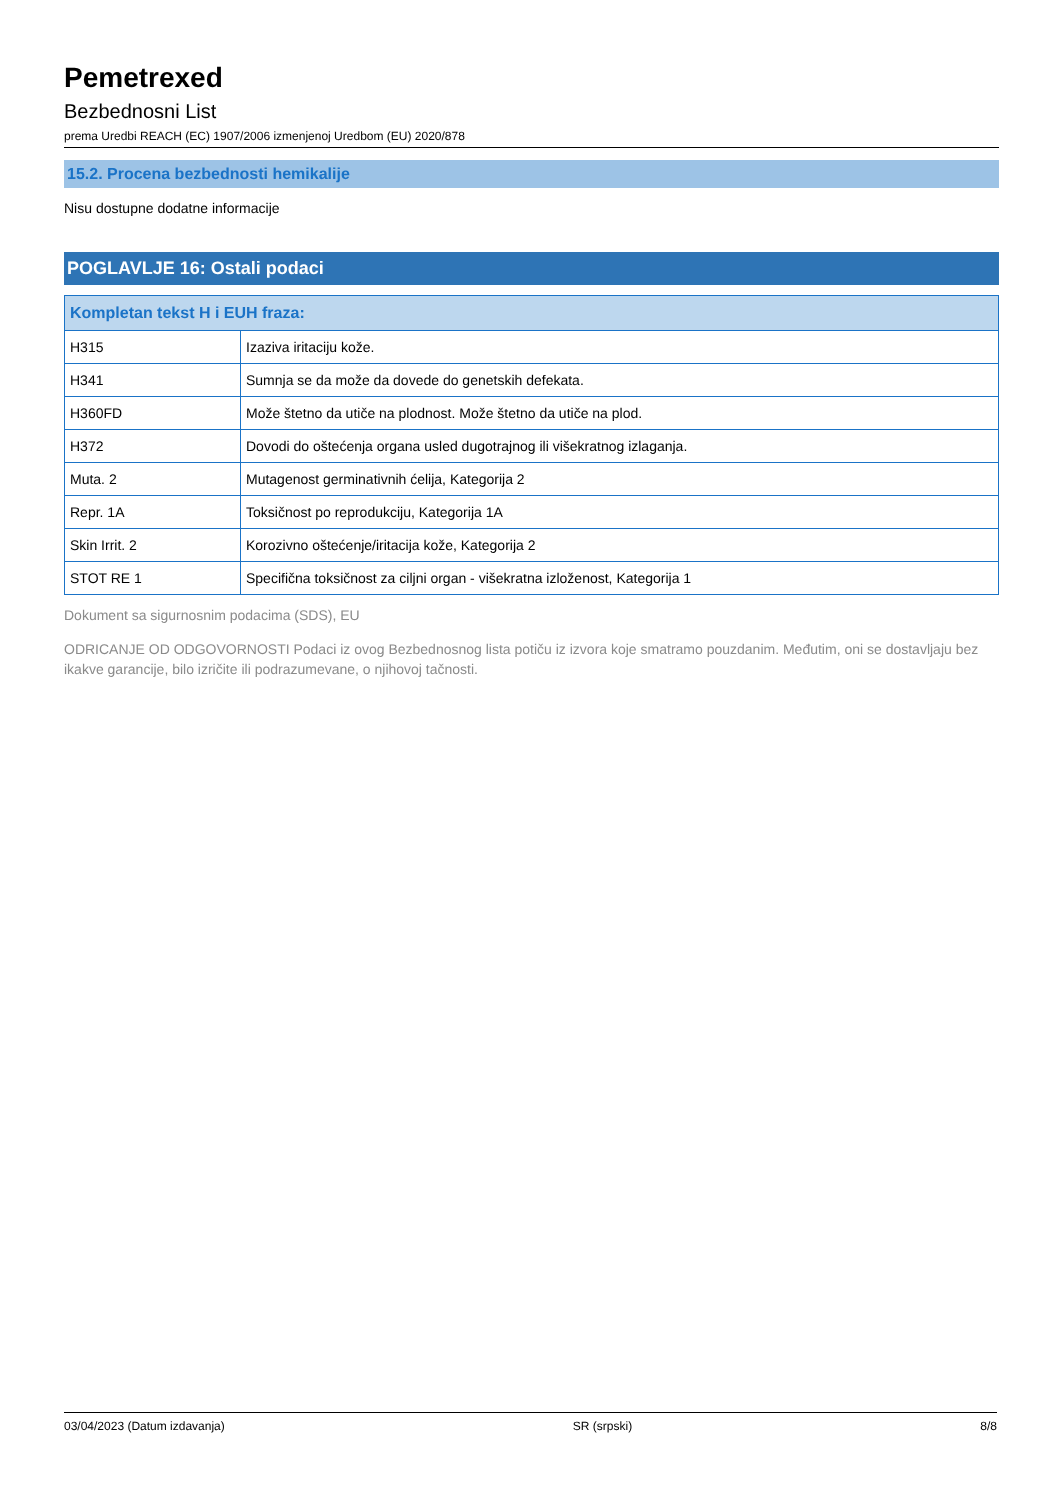Pemetrexed
Bezbednosni List
prema Uredbi REACH (EC) 1907/2006 izmenjenoj Uredbom (EU) 2020/878
15.2. Procena bezbednosti hemikalije
Nisu dostupne dodatne informacije
POGLAVLJE 16: Ostali podaci
| Kompletan tekst H i EUH fraza: | |
| --- | --- |
| H315 | Izaziva iritaciju kože. |
| H341 | Sumnja se da može da dovede do genetskih defekata. |
| H360FD | Može štetno da utiče na plodnost. Može štetno da utiče na plod. |
| H372 | Dovodi do oštećenja organa usled dugotrajnog ili višekratnog izlaganja. |
| Muta. 2 | Mutagenost germinativnih ćelija, Kategorija 2 |
| Repr. 1A | Toksičnost po reprodukciju, Kategorija 1A |
| Skin Irrit. 2 | Korozivno oštećenje/iritacija kože, Kategorija 2 |
| STOT RE 1 | Specifična toksičnost za ciljni organ - višekratna izloženost, Kategorija 1 |
Dokument sa sigurnosnim podacima (SDS), EU
ODRICANJE OD ODGOVORNOSTI Podaci iz ovog Bezbednosnog lista potiču iz izvora koje smatramo pouzdanim. Međutim, oni se dostavljaju bez ikakve garancije, bilo izričite ili podrazumevane, o njihovoj tačnosti.
03/04/2023 (Datum izdavanja) SR (srpski) 8/8